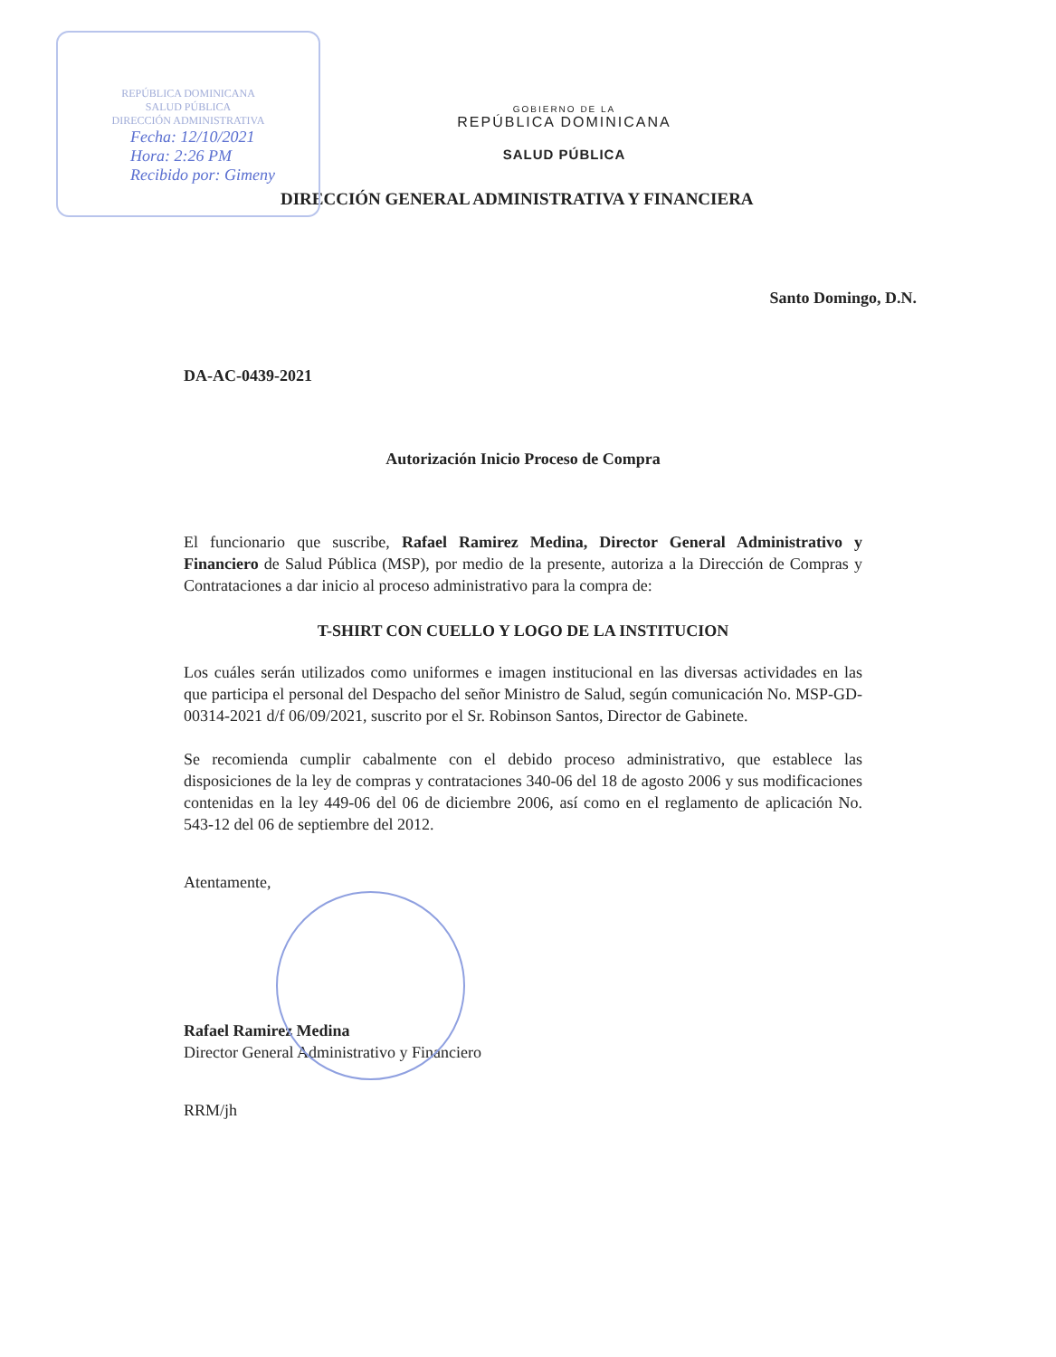REPÚBLICA DOMINICANA
SALUD PÚBLICA
DIRECCIÓN ADMINISTRATIVA
Fecha: 12/10/2021
Hora: 2:26 PM
Recibido por: Gimeny
GOBIERNO DE LA
REPÚBLICA DOMINICANA
SALUD PÚBLICA
DIRECCIÓN GENERAL ADMINISTRATIVA Y FINANCIERA
Santo Domingo, D.N.
DA-AC-0439-2021
Autorización Inicio Proceso de Compra
El funcionario que suscribe, Rafael Ramirez Medina, Director General Administrativo y Financiero de Salud Pública (MSP), por medio de la presente, autoriza a la Dirección de Compras y Contrataciones a dar inicio al proceso administrativo para la compra de:
T-SHIRT CON CUELLO Y LOGO DE LA INSTITUCION
Los cuáles serán utilizados como uniformes e imagen institucional en las diversas actividades en las que participa el personal del Despacho del señor Ministro de Salud, según comunicación No. MSP-GD-00314-2021 d/f 06/09/2021, suscrito por el Sr. Robinson Santos, Director de Gabinete.
Se recomienda cumplir cabalmente con el debido proceso administrativo, que establece las disposiciones de la ley de compras y contrataciones 340-06 del 18 de agosto 2006 y sus modificaciones contenidas en la ley 449-06 del 06 de diciembre 2006, así como en el reglamento de aplicación No. 543-12 del 06 de septiembre del 2012.
Atentamente,
Rafael Ramirez Medina
Director General Administrativo y Financiero
RRM/jh